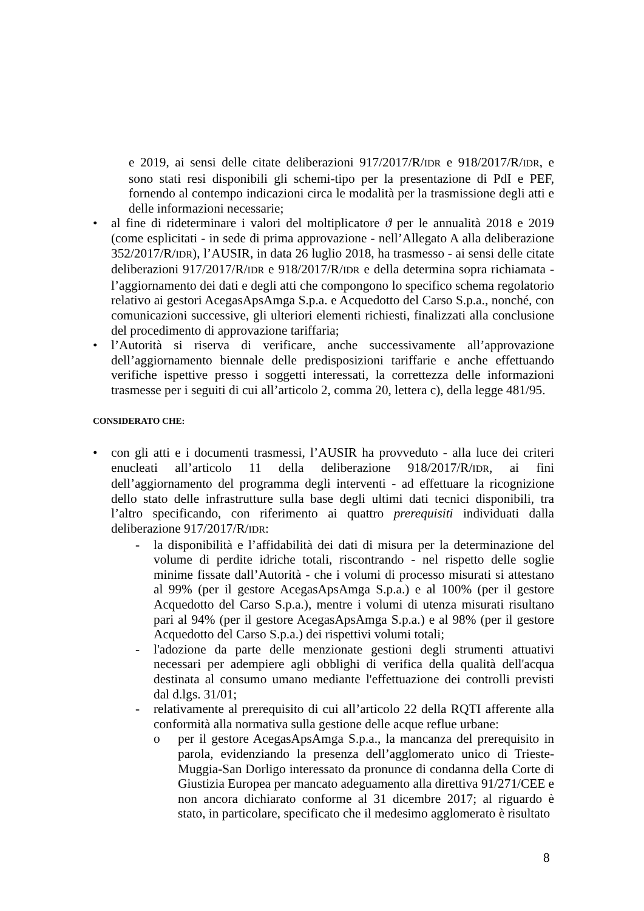e 2019, ai sensi delle citate deliberazioni 917/2017/R/IDR e 918/2017/R/IDR, e sono stati resi disponibili gli schemi-tipo per la presentazione di PdI e PEF, fornendo al contempo indicazioni circa le modalità per la trasmissione degli atti e delle informazioni necessarie;
• al fine di rideterminare i valori del moltiplicatore ϑ per le annualità 2018 e 2019 (come esplicitati - in sede di prima approvazione - nell’Allegato A alla deliberazione 352/2017/R/IDR), l’AUSIR, in data 26 luglio 2018, ha trasmesso - ai sensi delle citate deliberazioni 917/2017/R/IDR e 918/2017/R/IDR e della determina sopra richiamata - l’aggiornamento dei dati e degli atti che compongono lo specifico schema regolatorio relativo ai gestori AcegasApsAmga S.p.a. e Acquedotto del Carso S.p.a., nonché, con comunicazioni successive, gli ulteriori elementi richiesti, finalizzati alla conclusione del procedimento di approvazione tariffaria;
• l’Autorità si riserva di verificare, anche successivamente all’approvazione dell’aggiornamento biennale delle predisposizioni tariffarie e anche effettuando verifiche ispettive presso i soggetti interessati, la correttezza delle informazioni trasmesse per i seguiti di cui all’articolo 2, comma 20, lettera c), della legge 481/95.
CONSIDERATO CHE:
• con gli atti e i documenti trasmessi, l’AUSIR ha provveduto - alla luce dei criteri enucleati all’articolo 11 della deliberazione 918/2017/R/IDR, ai fini dell’aggiornamento del programma degli interventi - ad effettuare la ricognizione dello stato delle infrastrutture sulla base degli ultimi dati tecnici disponibili, tra l’altro specificando, con riferimento ai quattro prerequisiti individuati dalla deliberazione 917/2017/R/IDR:
- la disponibilità e l’affidabilità dei dati di misura per la determinazione del volume di perdite idriche totali, riscontrando - nel rispetto delle soglie minime fissate dall’Autorità - che i volumi di processo misurati si attestano al 99% (per il gestore AcegasApsAmga S.p.a.) e al 100% (per il gestore Acquedotto del Carso S.p.a.), mentre i volumi di utenza misurati risultano pari al 94% (per il gestore AcegasApsAmga S.p.a.) e al 98% (per il gestore Acquedotto del Carso S.p.a.) dei rispettivi volumi totali;
- l'adozione da parte delle menzionate gestioni degli strumenti attuativi necessari per adempiere agli obblighi di verifica della qualità dell'acqua destinata al consumo umano mediante l'effettuazione dei controlli previsti dal d.lgs. 31/01;
- relativamente al prerequisito di cui all’articolo 22 della RQTI afferente alla conformità alla normativa sulla gestione delle acque reflue urbane:
o per il gestore AcegasApsAmga S.p.a., la mancanza del prerequisito in parola, evidenziando la presenza dell’agglomerato unico di Trieste-Muggia-San Dorligo interessato da pronunce di condanna della Corte di Giustizia Europea per mancato adeguamento alla direttiva 91/271/CEE e non ancora dichiarato conforme al 31 dicembre 2017; al riguardo è stato, in particolare, specificato che il medesimo agglomerato è risultato
8